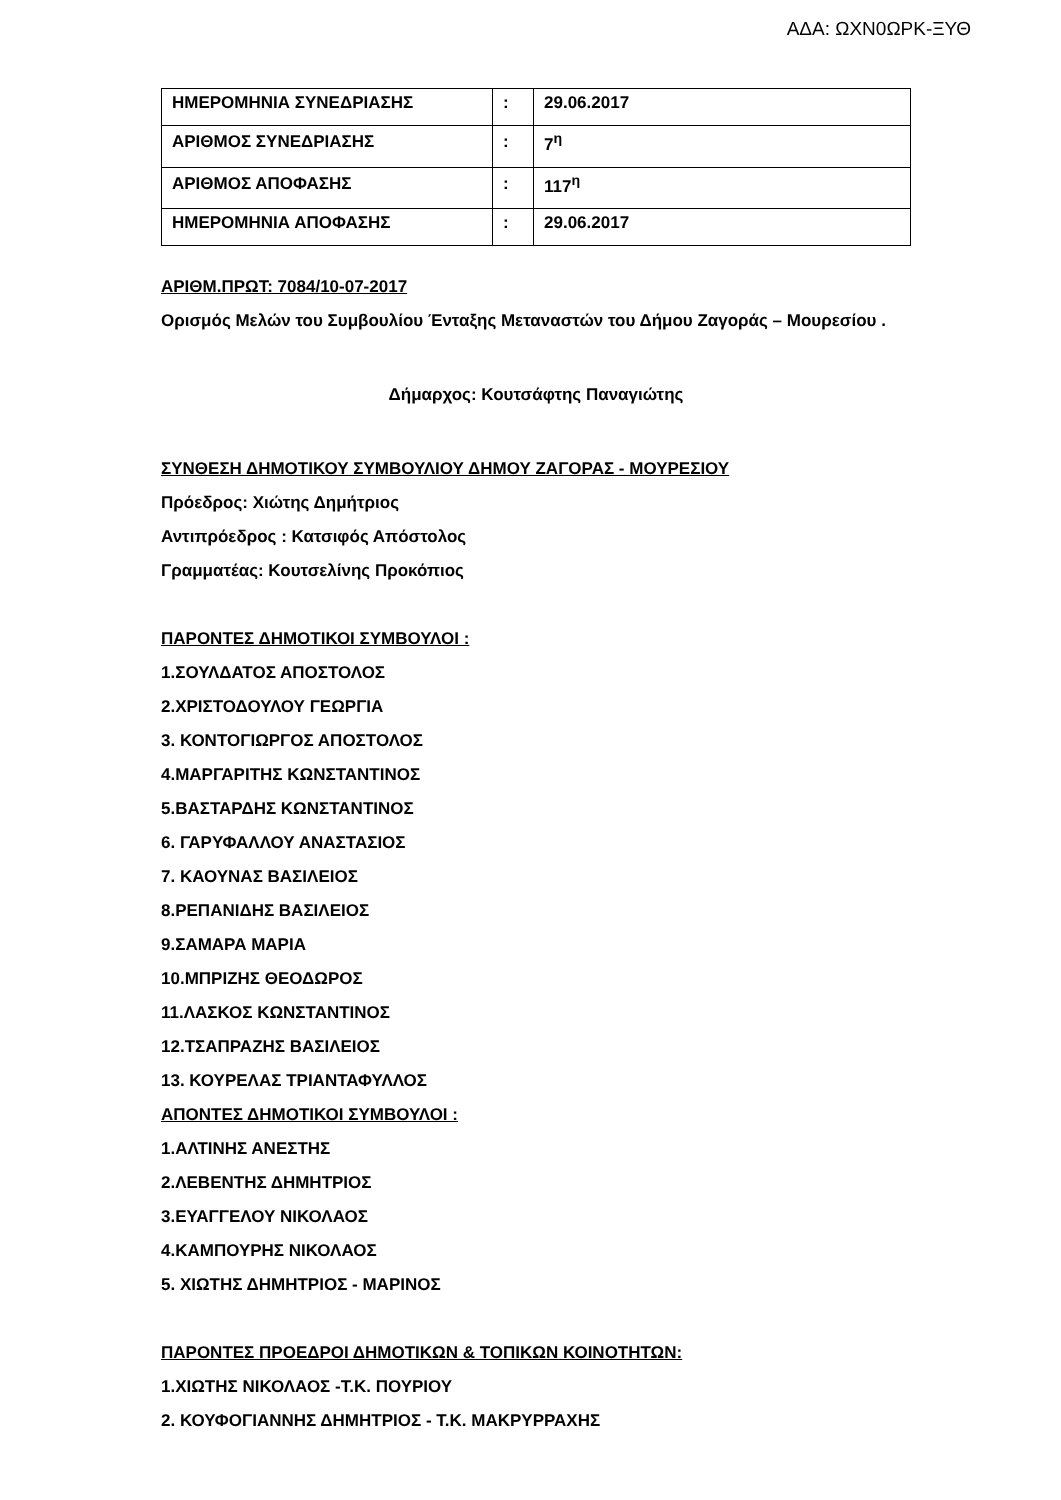ΑΔΑ: ΩΧΝ0ΩΡΚ-ΞΥΘ
| ΗΜΕΡΟΜΗΝΙΑ ΣΥΝΕΔΡΙΑΣΗΣ | : | 29.06.2017 |
| ΑΡΙΘΜΟΣ ΣΥΝΕΔΡΙΑΣΗΣ | : | 7<sup>η</sup> |
| ΑΡΙΘΜΟΣ ΑΠΟΦΑΣΗΣ | : | 117<sup>η</sup> |
| ΗΜΕΡΟΜΗΝΙΑ ΑΠΟΦΑΣΗΣ | : | 29.06.2017 |
ΑΡΙΘΜ.ΠΡΩΤ: 7084/10-07-2017
Ορισμός Μελών του Συμβουλίου Ένταξης Μεταναστών του Δήμου Ζαγοράς – Μουρεσίου .
Δήμαρχος: Κουτσάφτης Παναγιώτης
ΣΥΝΘΕΣΗ ΔΗΜΟΤΙΚΟΥ ΣΥΜΒΟΥΛΙΟΥ ΔΗΜΟΥ ΖΑΓΟΡΑΣ - ΜΟΥΡΕΣΙΟΥ
Πρόεδρος: Χιώτης Δημήτριος
Αντιπρόεδρος : Κατσιφός Απόστολος
Γραμματέας: Κουτσελίνης Προκόπιος
ΠΑΡΟΝΤΕΣ ΔΗΜΟΤΙΚΟΙ ΣΥΜΒΟΥΛΟΙ :
1.ΣΟΥΛΔΑΤΟΣ ΑΠΟΣΤΟΛΟΣ
2.ΧΡΙΣΤΟΔΟΥΛΟΥ ΓΕΩΡΓΙΑ
3. ΚΟΝΤΟΓΙΩΡΓΟΣ ΑΠΟΣΤΟΛΟΣ
4.ΜΑΡΓΑΡΙΤΗΣ ΚΩΝΣΤΑΝΤΙΝΟΣ
5.ΒΑΣΤΑΡΔΗΣ ΚΩΝΣΤΑΝΤΙΝΟΣ
6. ΓΑΡΥΦΑΛΛΟΥ ΑΝΑΣΤΑΣΙΟΣ
7. ΚΑΟΥΝΑΣ ΒΑΣΙΛΕΙΟΣ
8.ΡΕΠΑΝΙΔΗΣ ΒΑΣΙΛΕΙΟΣ
9.ΣΑΜΑΡΑ ΜΑΡΙΑ
10.ΜΠΡΙΖΗΣ ΘΕΟΔΩΡΟΣ
11.ΛΑΣΚΟΣ ΚΩΝΣΤΑΝΤΙΝΟΣ
12.ΤΣΑΠΡΑΖΗΣ ΒΑΣΙΛΕΙΟΣ
13. ΚΟΥΡΕΛΑΣ ΤΡΙΑΝΤΑΦΥΛΛΟΣ
ΑΠΟΝΤΕΣ ΔΗΜΟΤΙΚΟΙ ΣΥΜΒΟΥΛΟΙ :
1.ΑΛΤΙΝΗΣ ΑΝΕΣΤΗΣ
2.ΛΕΒΕΝΤΗΣ ΔΗΜΗΤΡΙΟΣ
3.ΕΥΑΓΓΕΛΟΥ ΝΙΚΟΛΑΟΣ
4.ΚΑΜΠΟΥΡΗΣ ΝΙΚΟΛΑΟΣ
5. ΧΙΩΤΗΣ ΔΗΜΗΤΡΙΟΣ - ΜΑΡΙΝΟΣ
ΠΑΡΟΝΤΕΣ ΠΡΟΕΔΡΟΙ ΔΗΜΟΤΙΚΩΝ & ΤΟΠΙΚΩΝ ΚΟΙΝΟΤΗΤΩΝ:
1.ΧΙΩΤΗΣ ΝΙΚΟΛΑΟΣ -Τ.Κ. ΠΟΥΡΙΟΥ
2. ΚΟΥΦΟΓΙΑΝΝΗΣ ΔΗΜΗΤΡΙΟΣ - Τ.Κ. ΜΑΚΡΥΡΡΑΧΗΣ